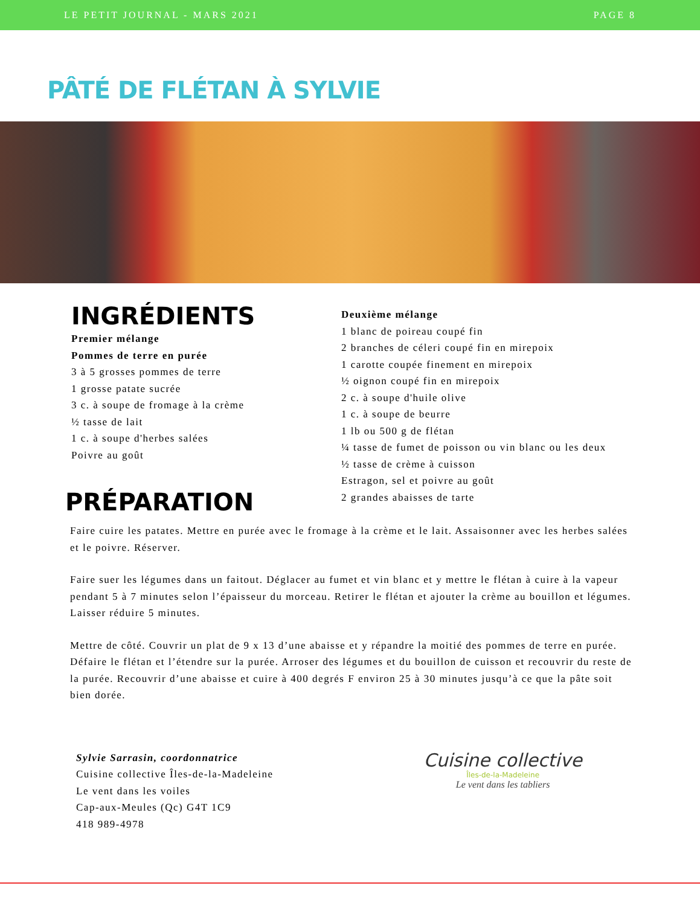LE PETIT JOURNAL - MARS 2021 PAGE 8
PÂTÉ DE FLÉTAN À SYLVIE
INGRÉDIENTS
Premier mélange
Pommes de terre en purée
3 à 5 grosses pommes de terre
1 grosse patate sucrée
3 c. à soupe de fromage à la crème
½ tasse de lait
1 c. à soupe d'herbes salées
Poivre au goût
PRÉPARATION
Deuxième mélange
1 blanc de poireau coupé fin
2 branches de céleri coupé fin en mirepoix
1 carotte coupée finement en mirepoix
½ oignon coupé fin en mirepoix
2 c. à soupe d'huile olive
1 c. à soupe de beurre
1 lb ou 500 g de flétan
¼ tasse de fumet de poisson ou vin blanc ou les deux
½ tasse de crème à cuisson
Estragon, sel et poivre au goût
2 grandes abaisses de tarte
Faire cuire les patates. Mettre en purée avec le fromage à la crème et le lait. Assaisonner avec les herbes salées et le poivre. Réserver.
Faire suer les légumes dans un faitout. Déglacer au fumet et vin blanc et y mettre le flétan à cuire à la vapeur pendant 5 à 7 minutes selon l’épaisseur du morceau. Retirer le flétan et ajouter la crème au bouillon et légumes. Laisser réduire 5 minutes.
Mettre de côté. Couvrir un plat de 9 x 13 d’une abaisse et y répandre la moitié des pommes de terre en purée. Défaire le flétan et l’étendre sur la purée. Arroser des légumes et du bouillon de cuisson et recouvrir du reste de la purée. Recouvrir d’une abaisse et cuire à 400 degrés F environ 25 à 30 minutes jusqu’à ce que la pâte soit bien dorée.
Sylvie Sarrasin, coordonnatrice
Cuisine collective Îles-de-la-Madeleine
Le vent dans les voiles
Cap-aux-Meules (Qc) G4T 1C9
418 989-4978
Cuisine collective
Îles-de-la-Madeleine
Le vent dans les tabliers